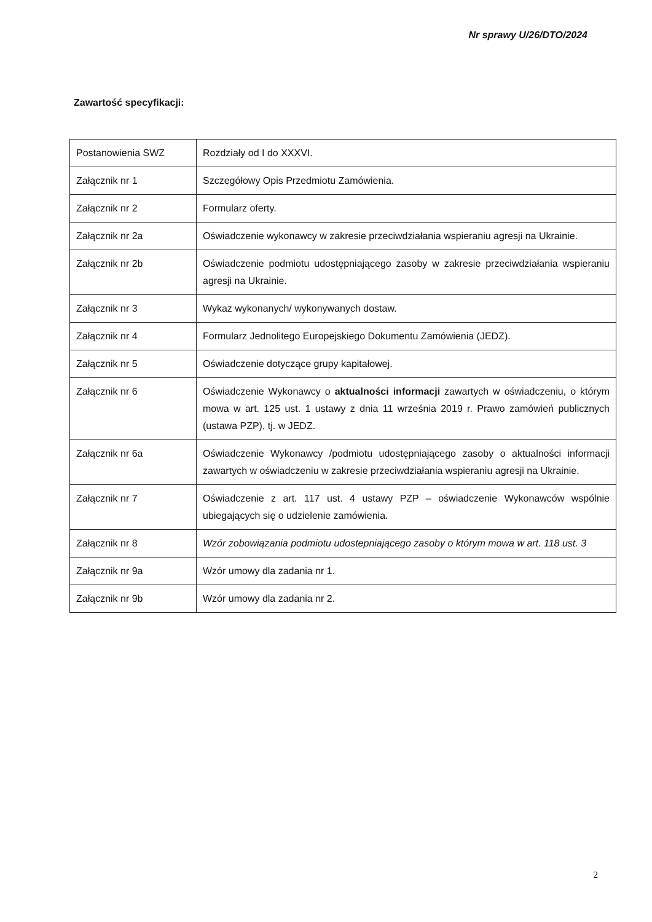Nr sprawy U/26/DTO/2024
Zawartość specyfikacji:
| Postanowienia SWZ | Rozdziały od I do XXXVI. |
| Załącznik nr 1 | Szczegółowy Opis Przedmiotu Zamówienia. |
| Załącznik nr 2 | Formularz oferty. |
| Załącznik nr 2a | Oświadczenie wykonawcy w zakresie przeciwdziałania wspieraniu agresji na Ukrainie. |
| Załącznik nr 2b | Oświadczenie podmiotu udostępniającego zasoby w zakresie przeciwdziałania wspieraniu agresji na Ukrainie. |
| Załącznik nr 3 | Wykaz wykonanych/ wykonywanych dostaw. |
| Załącznik nr 4 | Formularz Jednolitego Europejskiego Dokumentu Zamówienia (JEDZ). |
| Załącznik nr 5 | Oświadczenie dotyczące grupy kapitałowej. |
| Załącznik nr 6 | Oświadczenie Wykonawcy o aktualności informacji zawartych w oświadczeniu, o którym mowa w art. 125 ust. 1 ustawy z dnia 11 września 2019 r. Prawo zamówień publicznych (ustawa PZP), tj. w JEDZ. |
| Załącznik nr 6a | Oświadczenie Wykonawcy /podmiotu udostępniającego zasoby o aktualności informacji zawartych w oświadczeniu w zakresie przeciwdziałania wspieraniu agresji na Ukrainie. |
| Załącznik nr 7 | Oświadczenie z art. 117 ust. 4 ustawy PZP – oświadczenie Wykonawców wspólnie ubiegających się o udzielenie zamówienia. |
| Załącznik nr 8 | Wzór zobowiązania podmiotu udostepniającego zasoby o którym mowa w art. 118 ust. 3 |
| Załącznik nr 9a | Wzór umowy dla zadania nr 1. |
| Załącznik nr 9b | Wzór umowy dla zadania nr 2. |
2